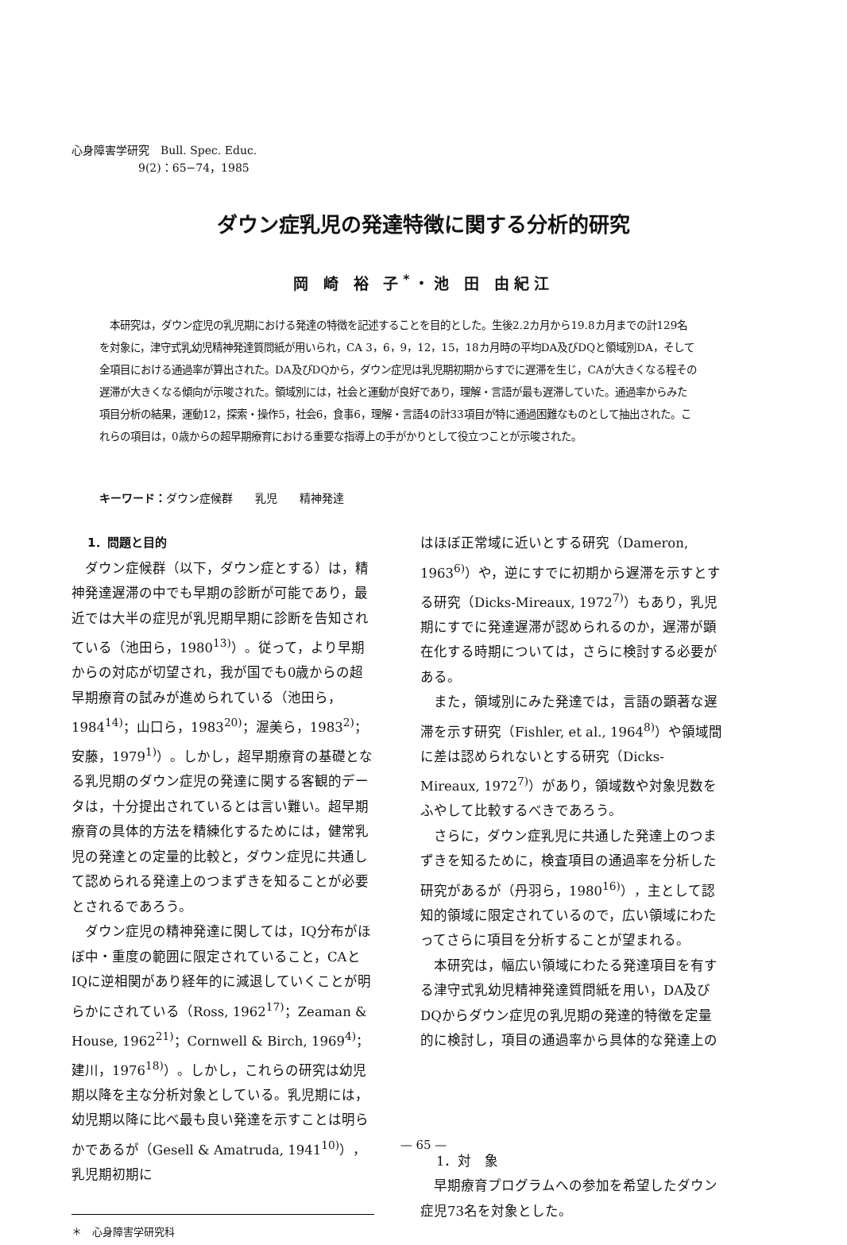心身障害学研究　Bull. Spec. Educ.
　　　　　　9(2)：65−74，1985
ダウン症乳児の発達特徴に関する分析的研究
岡 崎 裕 子<sup>*</sup>・池 田 由紀江
　本研究は，ダウン症児の乳児期における発達の特徴を記述することを目的とした。生後2.2カ月から19.8カ月までの計129名を対象に，津守式乳幼児精神発達質問紙が用いられ，CA 3，6，9，12，15，18カ月時の平均DA及びDQと領域別DA，そして全項目における通過率が算出された。DA及びDQから，ダウン症児は乳児期初期からすでに遅滞を生じ，CAが大きくなる程その遅滞が大きくなる傾向が示唆された。領域別には，社会と運動が良好であり，理解・言語が最も遅滞していた。通過率からみた項目分析の結果，運動12，探索・操作5，社会6，食事6，理解・言語4の計33項目が特に通過困難なものとして抽出された。これらの項目は，0歳からの超早期療育における重要な指導上の手がかりとして役立つことが示唆された。
キーワード：ダウン症候群　　乳児　　精神発達
1．問題と目的
ダウン症候群（以下，ダウン症とする）は，精神発達遅滞の中でも早期の診断が可能であり，最近では大半の症児が乳児期早期に診断を告知されている（池田ら，1980<sup>13)</sup>）。従って，より早期からの対応が切望され，我が国でも0歳からの超早期療育の試みが進められている（池田ら，1984<sup>14)</sup>；山口ら，1983<sup>20)</sup>；渥美ら，1983<sup>2)</sup>；安藤，1979<sup>1)</sup>）。しかし，超早期療育の基礎となる乳児期のダウン症児の発達に関する客観的データは，十分提出されているとは言い難い。超早期療育の具体的方法を精練化するためには，健常乳児の発達との定量的比較と，ダウン症児に共通して認められる発達上のつまずきを知ることが必要とされるであろう。
ダウン症児の精神発達に関しては，IQ分布がほぼ中・重度の範囲に限定されていること，CAとIQに逆相関があり経年的に減退していくことが明らかにされている（Ross, 1962<sup>17)</sup>；Zeaman & House, 1962<sup>21)</sup>；Cornwell & Birch, 1969<sup>4)</sup>；建川，1976<sup>18)</sup>）。しかし，これらの研究は幼児期以降を主な分析対象としている。乳児期には，幼児期以降に比べ最も良い発達を示すことは明らかであるが（Gesell & Amatruda, 1941<sup>10)</sup>），乳児期初期に
＊　心身障害学研究科
はほぼ正常域に近いとする研究（Dameron, 1963<sup>6)</sup>）や，逆にすでに初期から遅滞を示すとする研究（Dicks-Mireaux, 1972<sup>7)</sup>）もあり，乳児期にすでに発達遅滞が認められるのか，遅滞が顕在化する時期については，さらに検討する必要がある。
また，領域別にみた発達では，言語の顕著な遅滞を示す研究（Fishler, et al., 1964<sup>8)</sup>）や領域間に差は認められないとする研究（Dicks-Mireaux, 1972<sup>7)</sup>）があり，領域数や対象児数をふやして比較するべきであろう。
さらに，ダウン症乳児に共通した発達上のつまずきを知るために，検査項目の通過率を分析した研究があるが（丹羽ら，1980<sup>16)</sup>），主として認知的領域に限定されているので，広い領域にわたってさらに項目を分析することが望まれる。
本研究は，幅広い領域にわたる発達項目を有する津守式乳幼児精神発達質問紙を用い，DA及びDQからダウン症児の乳児期の発達的特徴を定量的に検討し，項目の通過率から具体的な発達上の
1．対　象
早期療育プログラムへの参加を希望したダウン症児73名を対象とした。
— 65 —